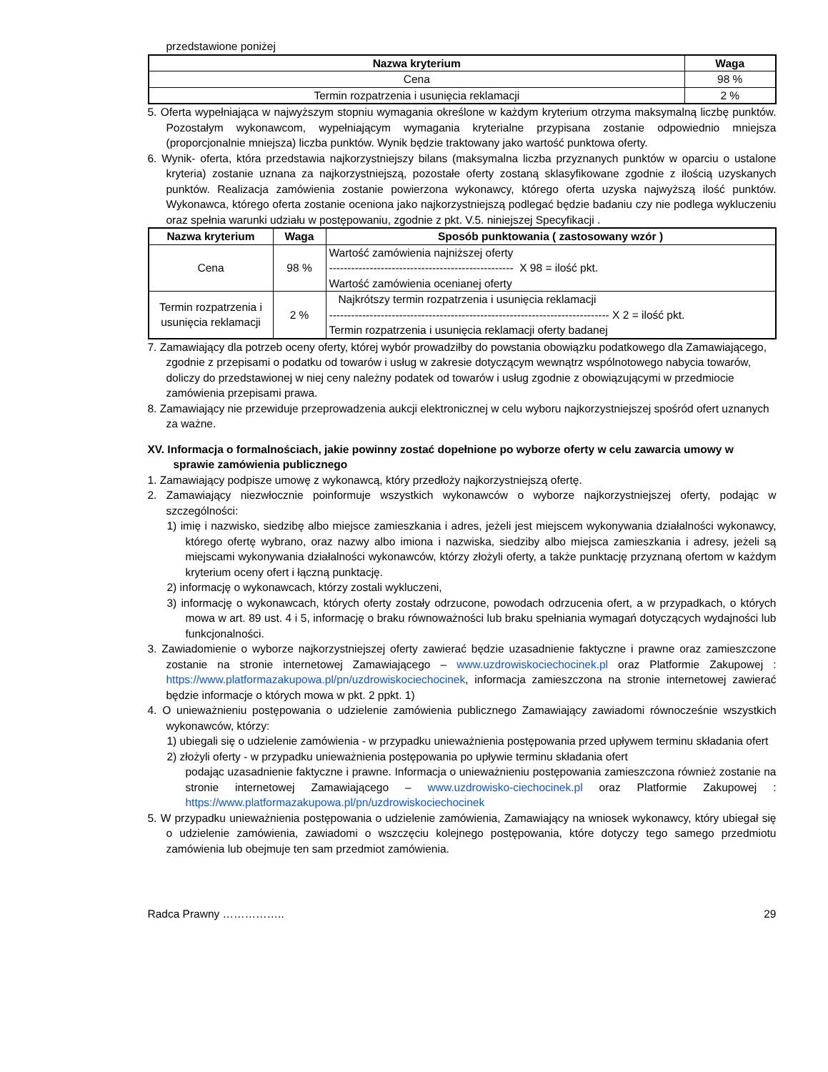przedstawione poniżej
| Nazwa kryterium | Waga |
| --- | --- |
| Cena | 98 % |
| Termin rozpatrzenia i usunięcia reklamacji | 2 % |
5. Oferta wypełniająca w najwyższym stopniu wymagania określone w każdym kryterium otrzyma maksymalną liczbę punktów. Pozostałym wykonawcom, wypełniającym wymagania kryterialne przypisana zostanie odpowiednio mniejsza (proporcjonalnie mniejsza) liczba punktów. Wynik będzie traktowany jako wartość punktowa oferty.
6. Wynik- oferta, która przedstawia najkorzystniejszy bilans (maksymalna liczba przyznanych punktów w oparciu o ustalone kryteria) zostanie uznana za najkorzystniejszą, pozostałe oferty zostaną sklasyfikowane zgodnie z ilością uzyskanych punktów. Realizacja zamówienia zostanie powierzona wykonawcy, którego oferta uzyska najwyższą ilość punktów. Wykonawca, którego oferta zostanie oceniona jako najkorzystniejszą podlegać będzie badaniu czy nie podlega wykluczeniu oraz spełnia warunki udziału w postępowaniu, zgodnie z pkt. V.5. niniejszej Specyfikacji .
| Nazwa kryterium | Waga | Sposób punktowania ( zastosowany wzór ) |
| --- | --- | --- |
| Cena | 98 % | Wartość zamówienia najniższej oferty -------------------------------------------------- X 98 = ilość pkt. Wartość zamówienia ocenianej oferty |
| Termin rozpatrzenia i usunięcia reklamacji | 2 % | Najkrótszy termin rozpatrzenia i usunięcia reklamacji ---------------------------------------------------------------------------- X 2 = ilość pkt. Termin rozpatrzenia i usunięcia reklamacji oferty badanej |
7. Zamawiający dla potrzeb oceny oferty, której wybór prowadziłby do powstania obowiązku podatkowego dla Zamawiającego, zgodnie z przepisami o podatku od towarów i usług w zakresie dotyczącym wewnątrz wspólnotowego nabycia towarów, doliczy do przedstawionej w niej ceny należny podatek od towarów i usług zgodnie z obowiązującymi w przedmiocie zamówienia przepisami prawa.
8. Zamawiający nie przewiduje przeprowadzenia aukcji elektronicznej w celu wyboru najkorzystniejszej spośród ofert uznanych za ważne.
XV. Informacja o formalnościach, jakie powinny zostać dopełnione po wyborze oferty w celu zawarcia umowy w sprawie zamówienia publicznego
1. Zamawiający podpisze umowę z wykonawcą, który przedłoży najkorzystniejszą ofertę.
2. Zamawiający niezwłocznie poinformuje wszystkich wykonawców o wyborze najkorzystniejszej oferty, podając w szczególności:
1) imię i nazwisko, siedzibę albo miejsce zamieszkania i adres, jeżeli jest miejscem wykonywania działalności wykonawcy, którego ofertę wybrano, oraz nazwy albo imiona i nazwiska, siedziby albo miejsca zamieszkania i adresy, jeżeli są miejscami wykonywania działalności wykonawców, którzy złożyli oferty, a także punktację przyznaną ofertom w każdym kryterium oceny ofert i łączną punktację.
2) informację o wykonawcach, którzy zostali wykluczeni,
3) informację o wykonawcach, których oferty zostały odrzucone, powodach odrzucenia ofert, a w przypadkach, o których mowa w art. 89 ust. 4 i 5, informację o braku równoważności lub braku spełniania wymagań dotyczących wydajności lub funkcjonalności.
3. Zawiadomienie o wyborze najkorzystniejszej oferty zawierać będzie uzasadnienie faktyczne i prawne oraz zamieszczone zostanie na stronie internetowej Zamawiającego – www.uzdrowiskociechocinek.pl oraz Platformie Zakupowej : https://www.platformazakupowa.pl/pn/uzdrowiskociechocinek, informacja zamieszczona na stronie internetowej zawierać będzie informacje o których mowa w pkt. 2 ppkt. 1)
4. O unieważnieniu postępowania o udzielenie zamówienia publicznego Zamawiający zawiadomi równocześnie wszystkich wykonawców, którzy:
1) ubiegali się o udzielenie zamówienia - w przypadku unieważnienia postępowania przed upływem terminu składania ofert
2) złożyli oferty - w przypadku unieważnienia postępowania po upływie terminu składania ofert
podając uzasadnienie faktyczne i prawne. Informacja o unieważnieniu postępowania zamieszczona również zostanie na stronie internetowej Zamawiającego – www.uzdrowisko-ciechocinek.pl oraz Platformie Zakupowej : https://www.platformazakupowa.pl/pn/uzdrowiskociechocinek
5. W przypadku unieważnienia postępowania o udzielenie zamówienia, Zamawiający na wniosek wykonawcy, który ubiegał się o udzielenie zamówienia, zawiadomi o wszczęciu kolejnego postępowania, które dotyczy tego samego przedmiotu zamówienia lub obejmuje ten sam przedmiot zamówienia.
Radca Prawny …………….. 29